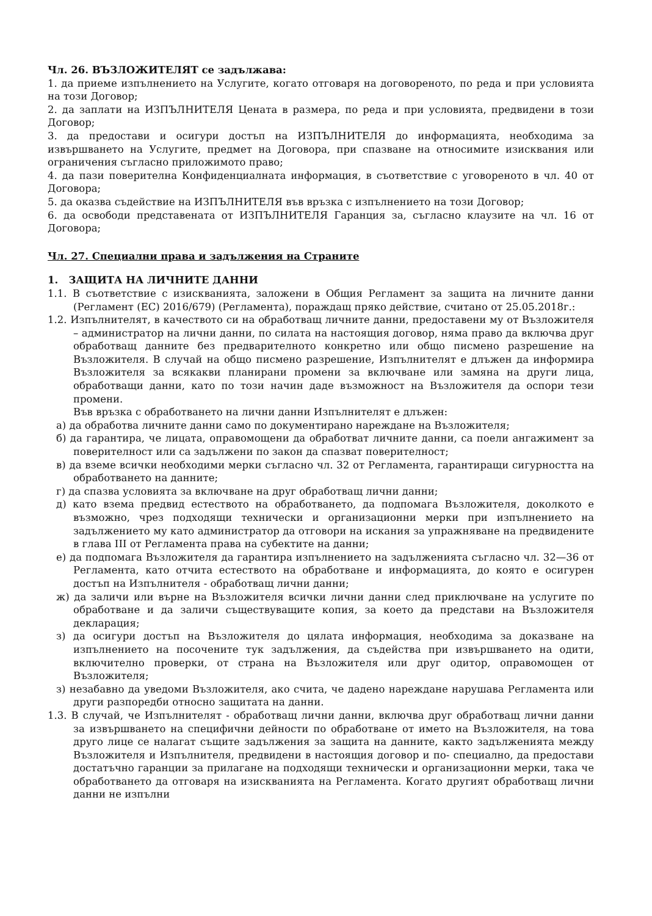Чл. 26. ВЪЗЛОЖИТЕЛЯТ се задължава:
1. да приеме изпълнението на Услугите, когато отговаря на договореното, по реда и при условията на този Договор;
2. да заплати на ИЗПЪЛНИТЕЛЯ Цената в размера, по реда и при условията, предвидени в този Договор;
3. да предостави и осигури достъп на ИЗПЪЛНИТЕЛЯ до информацията, необходима за извършването на Услугите, предмет на Договора, при спазване на относимите изисквания или ограничения съгласно приложимото право;
4. да пази поверителна Конфиденциалната информация, в съответствие с уговореното в чл. 40 от Договора;
5. да оказва съдействие на ИЗПЪЛНИТЕЛЯ във връзка с изпълнението на този Договор;
6. да освободи представената от ИЗПЪЛНИТЕЛЯ Гаранция за, съгласно клаузите на чл. 16 от Договора;
Чл. 27. Специални права и задължения на Страните
1. ЗАЩИТА НА ЛИЧНИТЕ ДАННИ
1.1. В съответствие с изискванията, заложени в Общия Регламент за защита на личните данни (Регламент (ЕС) 2016/679) (Регламента), пораждащ пряко действие, считано от 25.05.2018г.:
1.2. Изпълнителят, в качеството си на обработващ личните данни, предоставени му от Възложителя – администратор на лични данни, по силата на настоящия договор, няма право да включва друг обработващ данните без предварителното конкретно или общо писмено разрешение на Възложителя. В случай на общо писмено разрешение, Изпълнителят е длъжен да информира Възложителя за всякакви планирани промени за включване или замяна на други лица, обработващи данни, като по този начин даде възможност на Възложителя да оспори тези промени.
Във връзка с обработването на лични данни Изпълнителят е длъжен:
а) да обработва личните данни само по документирано нареждане на Възложителя;
б) да гарантира, че лицата, оправомощени да обработват личните данни, са поели ангажимент за поверителност или са задължени по закон да спазват поверителност;
в) да вземе всички необходими мерки съгласно чл. 32 от Регламента, гарантиращи сигурността на обработването на данните;
г) да спазва условията за включване на друг обработващ лични данни;
д) като взема предвид естеството на обработването, да подпомага Възложителя, доколкото е възможно, чрез подходящи технически и организационни мерки при изпълнението на задължението му като администратор да отговори на искания за упражняване на предвидените в глава III от Регламента права на субектите на данни;
е) да подпомага Възложителя да гарантира изпълнението на задълженията съгласно чл. 32—36 от Регламента, като отчита естеството на обработване и информацията, до която е осигурен достъп на Изпълнителя - обработващ лични данни;
ж) да заличи или върне на Възложителя всички лични данни след приключване на услугите по обработване и да заличи съществуващите копия, за което да представи на Възложителя декларация;
з) да осигури достъп на Възложителя до цялата информация, необходима за доказване на изпълнението на посочените тук задължения, да съдейства при извършването на одити, включително проверки, от страна на Възложителя или друг одитор, оправомощен от Възложителя;
з) незабавно да уведоми Възложителя, ако счита, че дадено нареждане нарушава Регламента или други разпоредби относно защитата на данни.
1.3. В случай, че Изпълнителят - обработващ лични данни, включва друг обработващ лични данни за извършването на специфични дейности по обработване от името на Възложителя, на това друго лице се налагат същите задължения за защита на данните, както задълженията между Възложителя и Изпълнителя, предвидени в настоящия договор и по- специално, да предостави достатъчно гаранции за прилагане на подходящи технически и организационни мерки, така че обработването да отговаря на изискванията на Регламента. Когато другият обработващ лични данни не изпълни